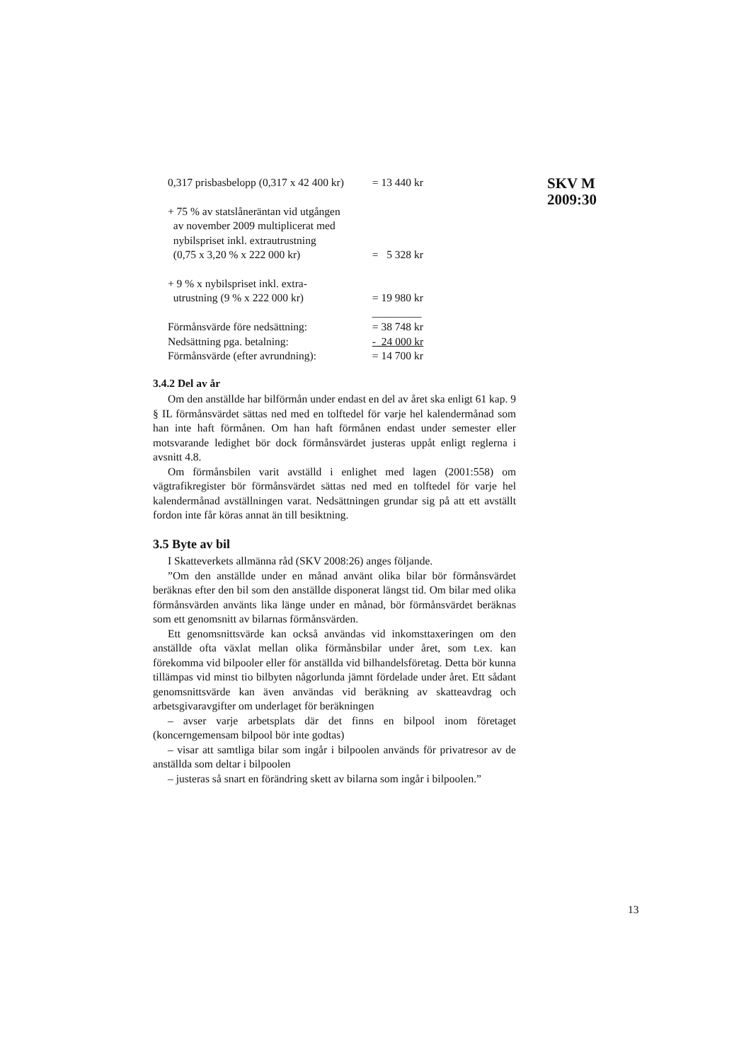SKV M
2009:30
| 0,317 prisbasbelopp (0,317 x 42 400 kr) | = 13 440 kr |
| + 75 % av statslåneräntan vid utgången av november 2009 multiplicerat med nybilspriset inkl. extrautrustning (0,75 x 3,20 % x 222 000 kr) | = 5 328 kr |
| + 9 % x nybilspriset inkl. extra- utrustning (9 % x 222 000 kr) | = 19 980 kr |
| | _________ |
| Förmånsvärde före nedsättning: | = 38 748 kr |
| Nedsättning pga. betalning: | - 24 000 kr |
| Förmånsvärde (efter avrundning): | = 14 700 kr |
3.4.2 Del av år
Om den anställde har bilförmån under endast en del av året ska enligt 61 kap. 9 § IL förmånsvärdet sättas ned med en tolftedel för varje hel kalendermånad som han inte haft förmånen. Om han haft förmånen endast under semester eller motsvarande ledighet bör dock förmånsvärdet justeras uppåt enligt reglerna i avsnitt 4.8.
Om förmånsbilen varit avställd i enlighet med lagen (2001:558) om vägtrafikregister bör förmånsvärdet sättas ned med en tolftedel för varje hel kalendermånad avställningen varat. Nedsättningen grundar sig på att ett avställt fordon inte får köras annat än till besiktning.
3.5 Byte av bil
I Skatteverkets allmänna råd (SKV 2008:26) anges följande.
”Om den anställde under en månad använt olika bilar bör förmånsvärdet beräknas efter den bil som den anställde disponerat längst tid. Om bilar med olika förmånsvärden använts lika länge under en månad, bör förmånsvärdet beräknas som ett genomsnitt av bilarnas förmånsvärden.
Ett genomsnittsvärde kan också användas vid inkomsttaxeringen om den anställde ofta växlat mellan olika förmånsbilar under året, som t.ex. kan förekomma vid bilpooler eller för anställda vid bilhandelsföretag. Detta bör kunna tillämpas vid minst tio bilbyten någorlunda jämnt fördelade under året. Ett sådant genomsnittsvärde kan även användas vid beräkning av skatteavdrag och arbetsgivaravgifter om underlaget för beräkningen
– avser varje arbetsplats där det finns en bilpool inom företaget (koncerngemensam bilpool bör inte godtas)
– visar att samtliga bilar som ingår i bilpoolen används för privatresor av de anställda som deltar i bilpoolen
– justeras så snart en förändring skett av bilarna som ingår i bilpoolen.”
13